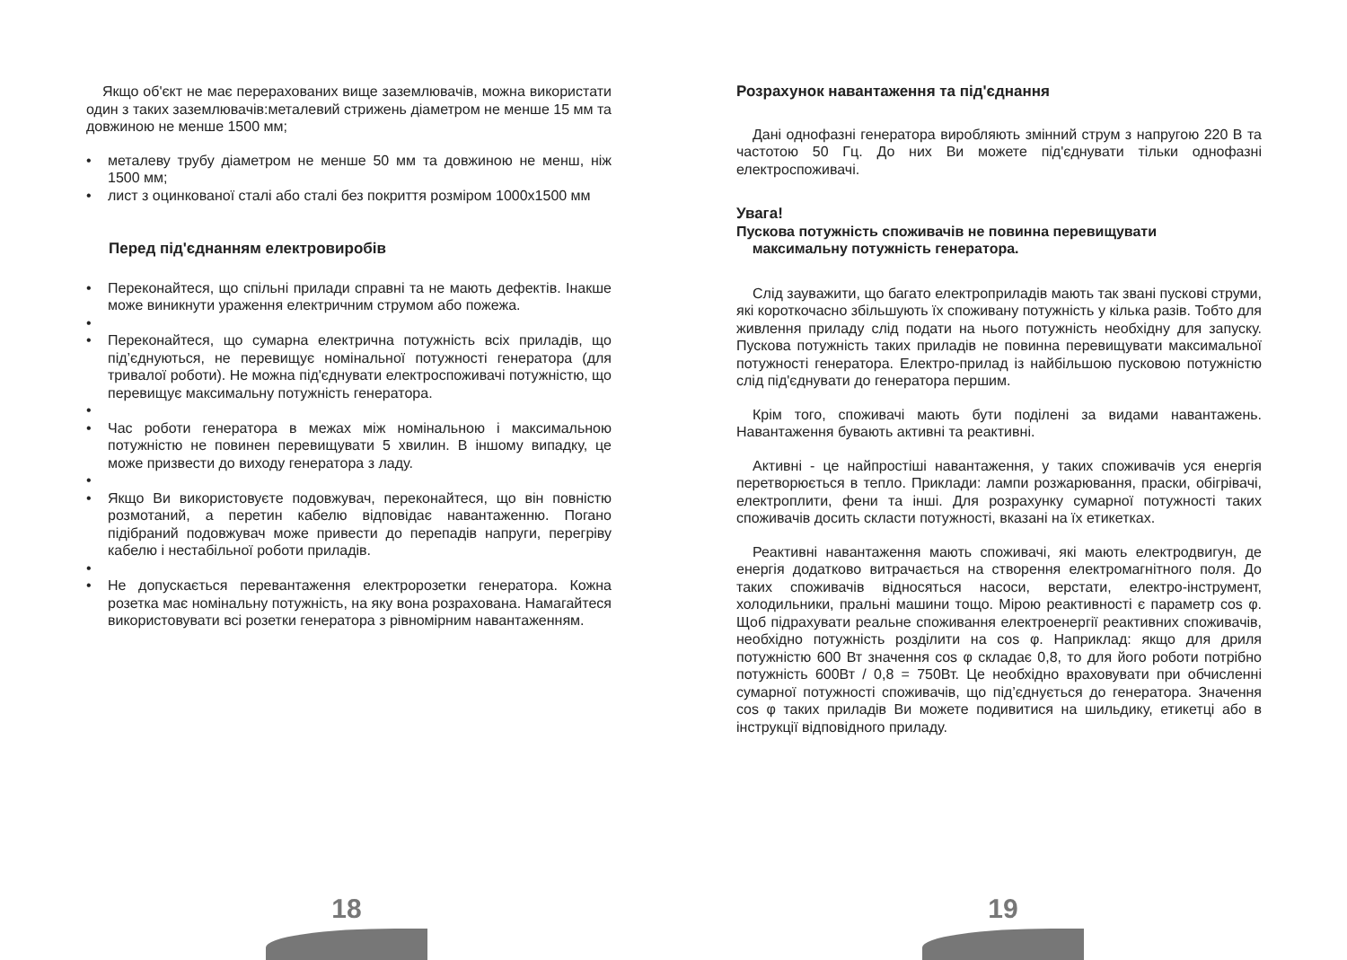Якщо об'єкт не має перерахованих вище заземлювачів, можна використати один з таких заземлювачів:металевий стрижень діаметром не менше 15 мм та довжиною не менше 1500 мм;
• металеву трубу діаметром не менше 50 мм та довжиною не менш, ніж 1500 мм;
• лист з оцинкованої сталі або сталі без покриття розміром 1000x1500 мм
Перед під'єднанням електровиробів
• Переконайтеся, що спільні прилади справні та не мають дефектів. Інакше може виникнути ураження електричним струмом або пожежа.
• • Переконайтеся, що сумарна електрична потужність всіх приладів, що під’єднуються, не перевищує номінальної потужності генератора (для тривалої роботи). Не можна під'єднувати електроспоживачі потужністю, що перевищує максимальну потужність генератора.
• • Час роботи генератора в межах між номінальною і максимальною потужністю не повинен перевищувати 5 хвилин. В іншому випадку, це може призвести до виходу генератора з ладу.
• • Якщо Ви використовуєте подовжувач, переконайтеся, що він повністю розмотаний, а перетин кабелю відповідає навантаженню. Погано підібраний подовжувач може привести до перепадів напруги, перегріву кабелю і нестабільної роботи приладів.
• • Не допускається перевантаження електророзетки генератора. Кожна розетка має номінальну потужність, на яку вона розрахована. Намагайтеся використовувати всі розетки генератора з рівномірним навантаженням.
Розрахунок навантаження та під'єднання
Дані однофазні генератора виробляють змінний струм з напругою 220 В та частотою 50 Гц. До них Ви можете під'єднувати тільки однофазні електроспоживачі.
Увага!
Пускова потужність споживачів не повинна перевищувати
максимальну потужність генератора.
Слід зауважити, що багато електроприладів мають так звані пускові струми, які короткочасно збільшують їх споживану потужність у кілька разів. Тобто для живлення приладу слід подати на нього потужність необхідну для запуску. Пускова потужність таких приладів не повинна перевищувати максимальної потужності генератора. Електро-прилад із найбільшою пусковою потужністю слід під'єднувати до генератора першим.
Крім того, споживачі мають бути поділені за видами навантажень. Навантаження бувають активні та реактивні.
Активні - це найпростіші навантаження, у таких споживачів уся енергія перетворюється в тепло. Приклади: лампи розжарювання, праски, обігрівачі, електроплити, фени та інші. Для розрахунку сумарної потужності таких споживачів досить скласти потужності, вказані на їх етикетках.
Реактивні навантаження мають споживачі, які мають електродвигун, де енергія додатково витрачається на створення електромагнітного поля. До таких споживачів відносяться насоси, верстати, електро-інструмент, холодильники, пральні машини тощо. Мірою реактивності є параметр cos φ. Щоб підрахувати реальне споживання електроенергії реактивних споживачів, необхідно потужність розділити на cos φ. Наприклад: якщо для дриля потужністю 600 Вт значення cos φ складає 0,8, то для його роботи потрібно потужність 600Вт / 0,8 = 750Вт. Це необхідно враховувати при обчисленні сумарної потужності споживачів, що під’єднується до генератора. Значення cos φ таких приладів Ви можете подивитися на шильдику, етикетці або в інструкції відповідного приладу.
18 19